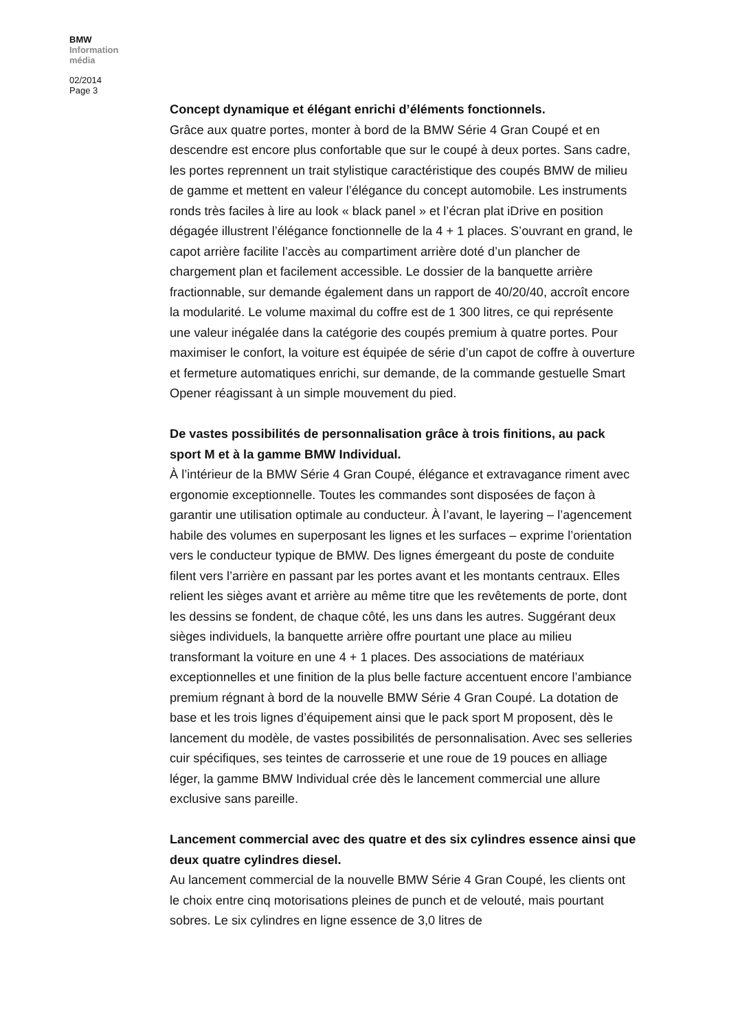BMW
Information
média
02/2014
Page 3
Concept dynamique et élégant enrichi d’éléments fonctionnels.
Grâce aux quatre portes, monter à bord de la BMW Série 4 Gran Coupé et en descendre est encore plus confortable que sur le coupé à deux portes. Sans cadre, les portes reprennent un trait stylistique caractéristique des coupés BMW de milieu de gamme et mettent en valeur l’élégance du concept automobile. Les instruments ronds très faciles à lire au look « black panel » et l’écran plat iDrive en position dégagée illustrent l’élégance fonctionnelle de la 4 + 1 places. S’ouvrant en grand, le capot arrière facilite l’accès au compartiment arrière doté d’un plancher de chargement plan et facilement accessible. Le dossier de la banquette arrière fractionnable, sur demande également dans un rapport de 40/20/40, accroît encore la modularité. Le volume maximal du coffre est de 1 300 litres, ce qui représente une valeur inégalée dans la catégorie des coupés premium à quatre portes. Pour maximiser le confort, la voiture est équipée de série d’un capot de coffre à ouverture et fermeture automatiques enrichi, sur demande, de la commande gestuelle Smart Opener réagissant à un simple mouvement du pied.
De vastes possibilités de personnalisation grâce à trois finitions, au pack sport M et à la gamme BMW Individual.
À l’intérieur de la BMW Série 4 Gran Coupé, élégance et extravagance riment avec ergonomie exceptionnelle. Toutes les commandes sont disposées de façon à garantir une utilisation optimale au conducteur. À l’avant, le layering – l’agencement habile des volumes en superposant les lignes et les surfaces – exprime l’orientation vers le conducteur typique de BMW. Des lignes émergeant du poste de conduite filent vers l’arrière en passant par les portes avant et les montants centraux. Elles relient les sièges avant et arrière au même titre que les revêtements de porte, dont les dessins se fondent, de chaque côté, les uns dans les autres. Suggérant deux sièges individuels, la banquette arrière offre pourtant une place au milieu transformant la voiture en une 4 + 1 places. Des associations de matériaux exceptionnelles et une finition de la plus belle facture accentuent encore l’ambiance premium régnant à bord de la nouvelle BMW Série 4 Gran Coupé. La dotation de base et les trois lignes d’équipement ainsi que le pack sport M proposent, dès le lancement du modèle, de vastes possibilités de personnalisation. Avec ses selleries cuir spécifiques, ses teintes de carrosserie et une roue de 19 pouces en alliage léger, la gamme BMW Individual crée dès le lancement commercial une allure exclusive sans pareille.
Lancement commercial avec des quatre et des six cylindres essence ainsi que deux quatre cylindres diesel.
Au lancement commercial de la nouvelle BMW Série 4 Gran Coupé, les clients ont le choix entre cinq motorisations pleines de punch et de velouté, mais pourtant sobres. Le six cylindres en ligne essence de 3,0 litres de